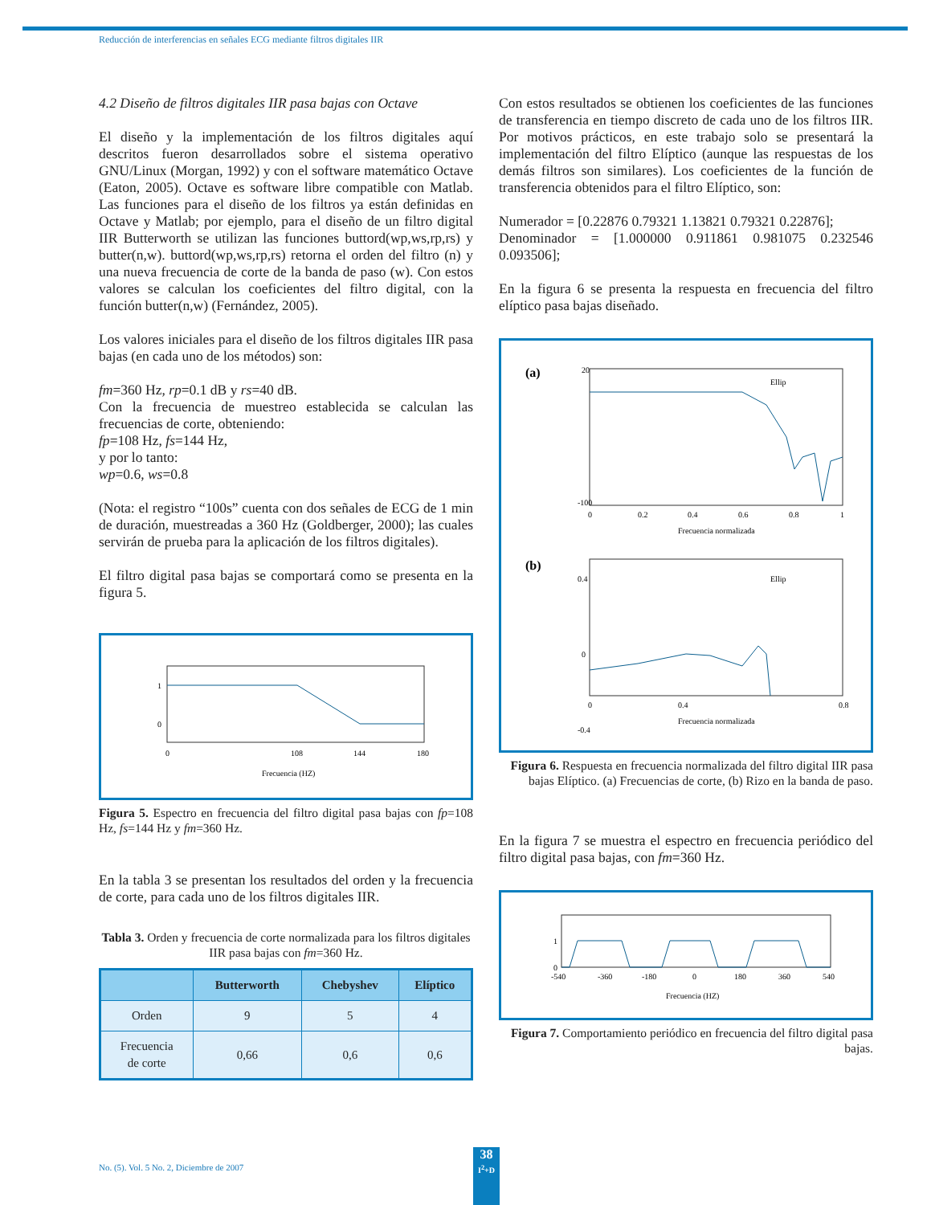Reducción de interferencias en señales ECG mediante filtros digitales IIR
4.2 Diseño de filtros digitales IIR pasa bajas con Octave
El diseño y la implementación de los filtros digitales aquí descritos fueron desarrollados sobre el sistema operativo GNU/Linux (Morgan, 1992) y con el software matemático Octave (Eaton, 2005). Octave es software libre compatible con Matlab. Las funciones para el diseño de los filtros ya están definidas en Octave y Matlab; por ejemplo, para el diseño de un filtro digital IIR Butterworth se utilizan las funciones buttord(wp,ws,rp,rs) y butter(n,w). buttord(wp,ws,rp,rs) retorna el orden del filtro (n) y una nueva frecuencia de corte de la banda de paso (w). Con estos valores se calculan los coeficientes del filtro digital, con la función butter(n,w) (Fernández, 2005).
Los valores iniciales para el diseño de los filtros digitales IIR pasa bajas (en cada uno de los métodos) son:
fm=360 Hz, rp=0.1 dB y rs=40 dB.
Con la frecuencia de muestreo establecida se calculan las frecuencias de corte, obteniendo:
fp=108 Hz, fs=144 Hz,
y por lo tanto:
wp=0.6, ws=0.8
(Nota: el registro “100s” cuenta con dos señales de ECG de 1 min de duración, muestreadas a 360 Hz (Goldberger, 2000); las cuales servirán de prueba para la aplicación de los filtros digitales).
El filtro digital pasa bajas se comportará como se presenta en la figura 5.
1
0
0
108
144
180
Frecuencia (HZ)
Figura 5. Espectro en frecuencia del filtro digital pasa bajas con fp=108 Hz, fs=144 Hz y fm=360 Hz.
En la tabla 3 se presentan los resultados del orden y la frecuencia de corte, para cada uno de los filtros digitales IIR.
Tabla 3. Orden y frecuencia de corte normalizada para los filtros digitales IIR pasa bajas con fm=360 Hz.
| | Butterworth | Chebyshev | Elíptico |
| --- | --- | --- | --- |
| Orden | 9 | 5 | 4 |
| Frecuencia de corte | 0,66 | 0,6 | 0,6 |
Con estos resultados se obtienen los coeficientes de las funciones de transferencia en tiempo discreto de cada uno de los filtros IIR. Por motivos prácticos, en este trabajo solo se presentará la implementación del filtro Elíptico (aunque las respuestas de los demás filtros son similares). Los coeficientes de la función de transferencia obtenidos para el filtro Elíptico, son:
Numerador = [0.22876 0.79321 1.13821 0.79321 0.22876];
Denominador = [1.000000 0.911861 0.981075 0.232546 0.093506];
En la figura 6 se presenta la respuesta en frecuencia del filtro elíptico pasa bajas diseñado.
(a)
Ellip
-100
20
0
0.2
0.4
0.6
0.8
1
Frecuencia normalizada
(b)
Ellip
0.4
0
-0.4
0
0.4
0.8
Frecuencia normalizada
Figura 6. Respuesta en frecuencia normalizada del filtro digital IIR pasa bajas Elíptico. (a) Frecuencias de corte, (b) Rizo en la banda de paso.
En la figura 7 se muestra el espectro en frecuencia periódico del filtro digital pasa bajas, con fm=360 Hz.
1
0
-540
-360
-180
0
180
360
540
Frecuencia (HZ)
Figura 7. Comportamiento periódico en frecuencia del filtro digital pasa bajas.
No. (5). Vol. 5 No. 2, Diciembre de 2007
38
I<sup>2</sup>+D